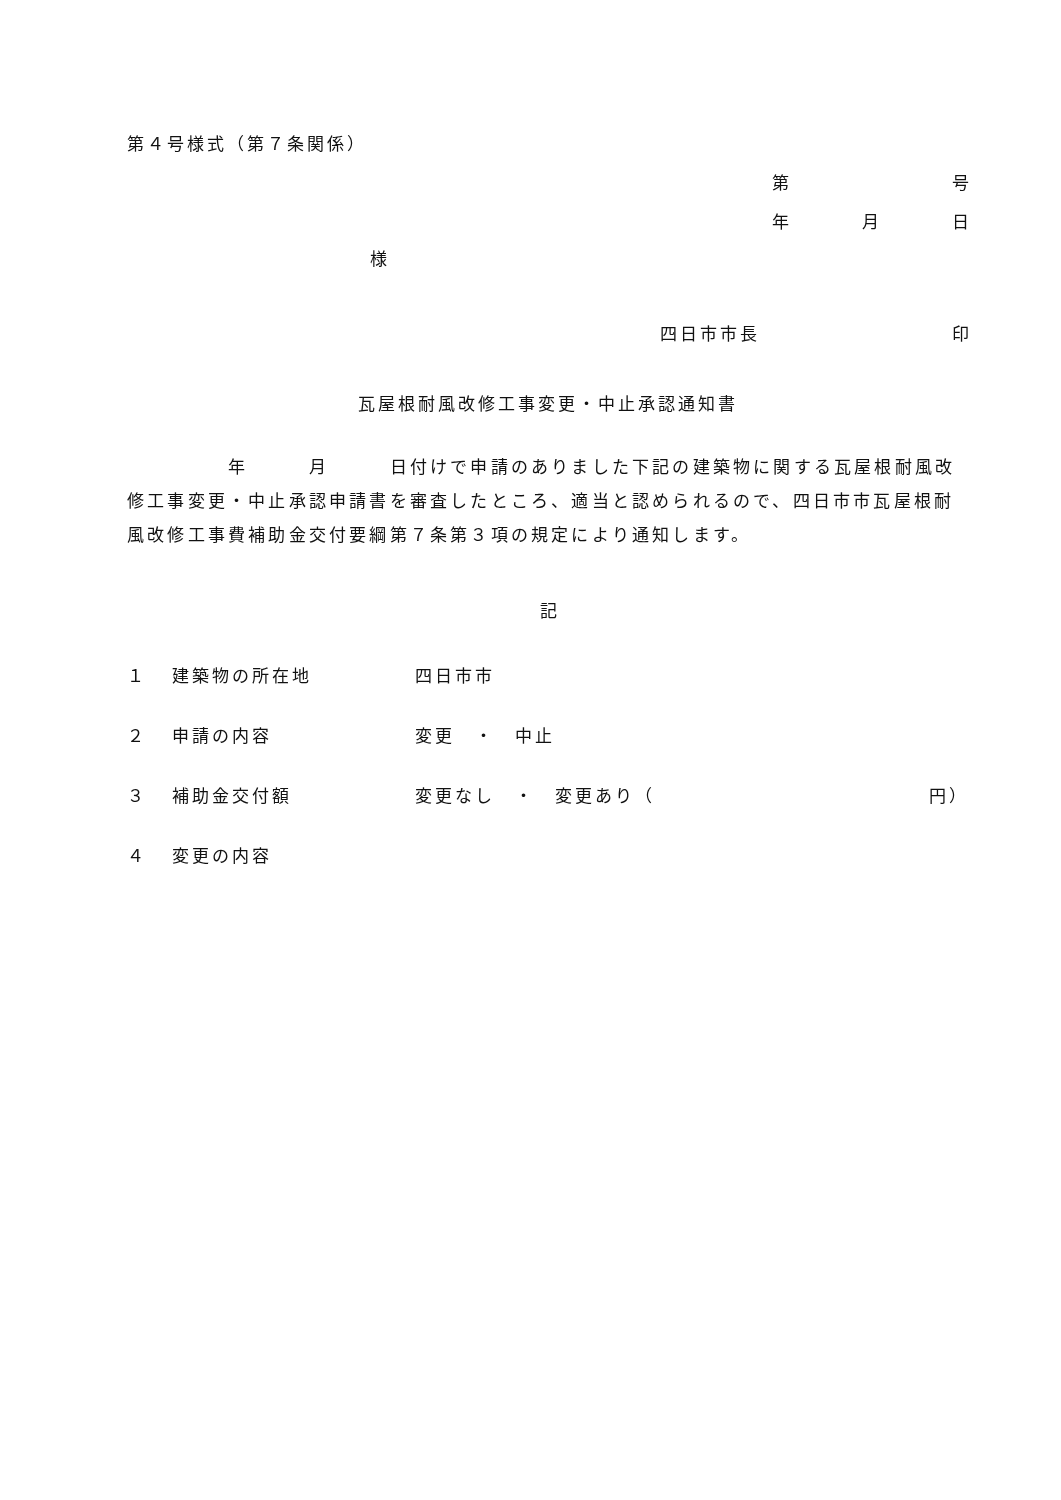第４号様式（第７条関係）
第 号
年 月 日
様
四日市市長 印
瓦屋根耐風改修工事変更・中止承認通知書
　　　　　年　　　月　　　日付けで申請のありました下記の建築物に関する瓦屋根耐風改修工事変更・中止承認申請書を審査したところ、適当と認められるので、四日市市瓦屋根耐風改修工事費補助金交付要綱第７条第３項の規定により通知します。
記
１ 建築物の所在地 四日市市
２ 申請の内容 変更　・　中止
３ 補助金交付額 変更なし　・　変更あり（ 円）
４ 変更の内容